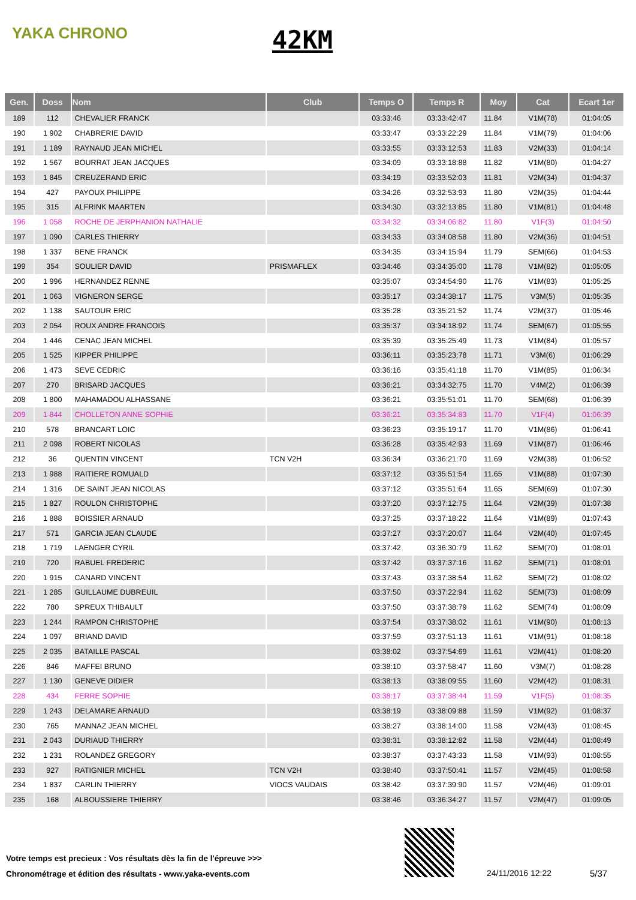YAKA CHRONO 42KM
| Gen. | Doss | Nom | Club | Temps O | Temps R | Moy | Cat | Ecart 1er |
| --- | --- | --- | --- | --- | --- | --- | --- | --- |
| 189 | 112 | CHEVALIER FRANCK | | 03:33:46 | 03:33:42:47 | 11.84 | V1M(78) | 01:04:05 |
| 190 | 1 902 | CHABRERIE DAVID | | 03:33:47 | 03:33:22:29 | 11.84 | V1M(79) | 01:04:06 |
| 191 | 1 189 | RAYNAUD JEAN MICHEL | | 03:33:55 | 03:33:12:53 | 11.83 | V2M(33) | 01:04:14 |
| 192 | 1 567 | BOURRAT JEAN JACQUES | | 03:34:09 | 03:33:18:88 | 11.82 | V1M(80) | 01:04:27 |
| 193 | 1 845 | CREUZERAND ERIC | | 03:34:19 | 03:33:52:03 | 11.81 | V2M(34) | 01:04:37 |
| 194 | 427 | PAYOUX PHILIPPE | | 03:34:26 | 03:32:53:93 | 11.80 | V2M(35) | 01:04:44 |
| 195 | 315 | ALFRINK MAARTEN | | 03:34:30 | 03:32:13:85 | 11.80 | V1M(81) | 01:04:48 |
| 196 | 1 058 | ROCHE DE JERPHANION NATHALIE | | 03:34:32 | 03:34:06:82 | 11.80 | V1F(3) | 01:04:50 |
| 197 | 1 090 | CARLES THIERRY | | 03:34:33 | 03:34:08:58 | 11.80 | V2M(36) | 01:04:51 |
| 198 | 1 337 | BENE FRANCK | | 03:34:35 | 03:34:15:94 | 11.79 | SEM(66) | 01:04:53 |
| 199 | 354 | SOULIER DAVID | PRISMAFLEX | 03:34:46 | 03:34:35:00 | 11.78 | V1M(82) | 01:05:05 |
| 200 | 1 996 | HERNANDEZ RENNE | | 03:35:07 | 03:34:54:90 | 11.76 | V1M(83) | 01:05:25 |
| 201 | 1 063 | VIGNERON SERGE | | 03:35:17 | 03:34:38:17 | 11.75 | V3M(5) | 01:05:35 |
| 202 | 1 138 | SAUTOUR ERIC | | 03:35:28 | 03:35:21:52 | 11.74 | V2M(37) | 01:05:46 |
| 203 | 2 054 | ROUX ANDRE FRANCOIS | | 03:35:37 | 03:34:18:92 | 11.74 | SEM(67) | 01:05:55 |
| 204 | 1 446 | CENAC JEAN MICHEL | | 03:35:39 | 03:35:25:49 | 11.73 | V1M(84) | 01:05:57 |
| 205 | 1 525 | KIPPER PHILIPPE | | 03:36:11 | 03:35:23:78 | 11.71 | V3M(6) | 01:06:29 |
| 206 | 1 473 | SEVE CEDRIC | | 03:36:16 | 03:35:41:18 | 11.70 | V1M(85) | 01:06:34 |
| 207 | 270 | BRISARD JACQUES | | 03:36:21 | 03:34:32:75 | 11.70 | V4M(2) | 01:06:39 |
| 208 | 1 800 | MAHAMADOU ALHASSANE | | 03:36:21 | 03:35:51:01 | 11.70 | SEM(68) | 01:06:39 |
| 209 | 1 844 | CHOLLETON ANNE SOPHIE | | 03:36:21 | 03:35:34:83 | 11.70 | V1F(4) | 01:06:39 |
| 210 | 578 | BRANCART LOIC | | 03:36:23 | 03:35:19:17 | 11.70 | V1M(86) | 01:06:41 |
| 211 | 2 098 | ROBERT NICOLAS | | 03:36:28 | 03:35:42:93 | 11.69 | V1M(87) | 01:06:46 |
| 212 | 36 | QUENTIN VINCENT | TCN V2H | 03:36:34 | 03:36:21:70 | 11.69 | V2M(38) | 01:06:52 |
| 213 | 1 988 | RAITIERE ROMUALD | | 03:37:12 | 03:35:51:54 | 11.65 | V1M(88) | 01:07:30 |
| 214 | 1 316 | DE SAINT JEAN NICOLAS | | 03:37:12 | 03:35:51:64 | 11.65 | SEM(69) | 01:07:30 |
| 215 | 1 827 | ROULON CHRISTOPHE | | 03:37:20 | 03:37:12:75 | 11.64 | V2M(39) | 01:07:38 |
| 216 | 1 888 | BOISSIER ARNAUD | | 03:37:25 | 03:37:18:22 | 11.64 | V1M(89) | 01:07:43 |
| 217 | 571 | GARCIA JEAN CLAUDE | | 03:37:27 | 03:37:20:07 | 11.64 | V2M(40) | 01:07:45 |
| 218 | 1 719 | LAENGER CYRIL | | 03:37:42 | 03:36:30:79 | 11.62 | SEM(70) | 01:08:01 |
| 219 | 720 | RABUEL FREDERIC | | 03:37:42 | 03:37:37:16 | 11.62 | SEM(71) | 01:08:01 |
| 220 | 1 915 | CANARD VINCENT | | 03:37:43 | 03:37:38:54 | 11.62 | SEM(72) | 01:08:02 |
| 221 | 1 285 | GUILLAUME DUBREUIL | | 03:37:50 | 03:37:22:94 | 11.62 | SEM(73) | 01:08:09 |
| 222 | 780 | SPREUX THIBAULT | | 03:37:50 | 03:37:38:79 | 11.62 | SEM(74) | 01:08:09 |
| 223 | 1 244 | RAMPON CHRISTOPHE | | 03:37:54 | 03:37:38:02 | 11.61 | V1M(90) | 01:08:13 |
| 224 | 1 097 | BRIAND DAVID | | 03:37:59 | 03:37:51:13 | 11.61 | V1M(91) | 01:08:18 |
| 225 | 2 035 | BATAILLE PASCAL | | 03:38:02 | 03:37:54:69 | 11.61 | V2M(41) | 01:08:20 |
| 226 | 846 | MAFFEI BRUNO | | 03:38:10 | 03:37:58:47 | 11.60 | V3M(7) | 01:08:28 |
| 227 | 1 130 | GENEVE DIDIER | | 03:38:13 | 03:38:09:55 | 11.60 | V2M(42) | 01:08:31 |
| 228 | 434 | FERRE SOPHIE | | 03:38:17 | 03:37:38:44 | 11.59 | V1F(5) | 01:08:35 |
| 229 | 1 243 | DELAMARE ARNAUD | | 03:38:19 | 03:38:09:88 | 11.59 | V1M(92) | 01:08:37 |
| 230 | 765 | MANNAZ JEAN MICHEL | | 03:38:27 | 03:38:14:00 | 11.58 | V2M(43) | 01:08:45 |
| 231 | 2 043 | DURIAUD THIERRY | | 03:38:31 | 03:38:12:82 | 11.58 | V2M(44) | 01:08:49 |
| 232 | 1 231 | ROLANDEZ GREGORY | | 03:38:37 | 03:37:43:33 | 11.58 | V1M(93) | 01:08:55 |
| 233 | 927 | RATIGNIER MICHEL | TCN V2H | 03:38:40 | 03:37:50:41 | 11.57 | V2M(45) | 01:08:58 |
| 234 | 1 837 | CARLIN THIERRY | VIOCS VAUDAIS | 03:38:42 | 03:37:39:90 | 11.57 | V2M(46) | 01:09:01 |
| 235 | 168 | ALBOUSSIERE THIERRY | | 03:38:46 | 03:36:34:27 | 11.57 | V2M(47) | 01:09:05 |
Votre temps est precieux : Vos résultats dès la fin de l'épreuve >>>
Chronométrage et édition des résultats - www.yaka-events.com
24/11/2016 12:22 5/37